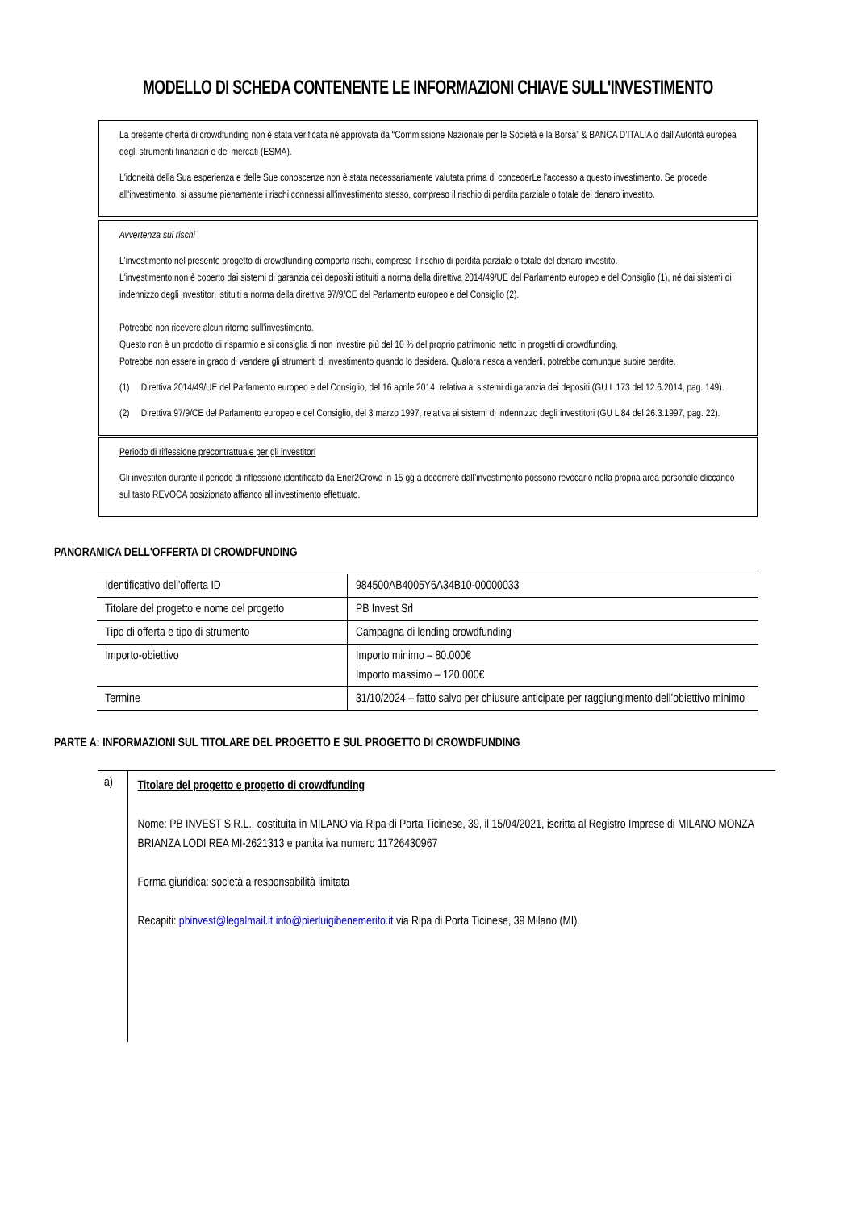MODELLO DI SCHEDA CONTENENTE LE INFORMAZIONI CHIAVE SULL'INVESTIMENTO
La presente offerta di crowdfunding non è stata verificata né approvata da “Commissione Nazionale per le Società e la Borsa” & BANCA D’ITALIA o dall'Autorità europea degli strumenti finanziari e dei mercati (ESMA).
L'idoneità della Sua esperienza e delle Sue conoscenze non è stata necessariamente valutata prima di concederLe l'accesso a questo investimento. Se procede all'investimento, si assume pienamente i rischi connessi all'investimento stesso, compreso il rischio di perdita parziale o totale del denaro investito.
Avvertenza sui rischi
L'investimento nel presente progetto di crowdfunding comporta rischi, compreso il rischio di perdita parziale o totale del denaro investito.
L'investimento non è coperto dai sistemi di garanzia dei depositi istituiti a norma della direttiva 2014/49/UE del Parlamento europeo e del Consiglio (1), né dai sistemi di indennizzo degli investitori istituiti a norma della direttiva 97/9/CE del Parlamento europeo e del Consiglio (2).
Potrebbe non ricevere alcun ritorno sull'investimento.
Questo non è un prodotto di risparmio e si consiglia di non investire più del 10 % del proprio patrimonio netto in progetti di crowdfunding.
Potrebbe non essere in grado di vendere gli strumenti di investimento quando lo desidera. Qualora riesca a venderli, potrebbe comunque subire perdite.
(1) Direttiva 2014/49/UE del Parlamento europeo e del Consiglio, del 16 aprile 2014, relativa ai sistemi di garanzia dei depositi (GU L 173 del 12.6.2014, pag. 149).
(2) Direttiva 97/9/CE del Parlamento europeo e del Consiglio, del 3 marzo 1997, relativa ai sistemi di indennizzo degli investitori (GU L 84 del 26.3.1997, pag. 22).
Periodo di riflessione precontrattuale per gli investitori
Gli investitori durante il periodo di riflessione identificato da Ener2Crowd in 15 gg a decorrere dall’investimento possono revocarlo nella propria area personale cliccando sul tasto REVOCA posizionato affianco all’investimento effettuato.
PANORAMICA DELL'OFFERTA DI CROWDFUNDING
| Identificativo dell'offerta ID | 984500AB4005Y6A34B10-00000033 |
| Titolare del progetto e nome del progetto | PB Invest Srl |
| Tipo di offerta e tipo di strumento | Campagna di lending crowdfunding |
| Importo-obiettivo | Importo minimo – 80.000€ Importo massimo – 120.000€ |
| Termine | 31/10/2024 – fatto salvo per chiusure anticipate per raggiungimento dell’obiettivo minimo |
PARTE A: INFORMAZIONI SUL TITOLARE DEL PROGETTO E SUL PROGETTO DI CROWDFUNDING
a)
Titolare del progetto e progetto di crowdfunding
Nome: PB INVEST S.R.L., costituita in MILANO via Ripa di Porta Ticinese, 39, il 15/04/2021, iscritta al Registro Imprese di MILANO MONZA BRIANZA LODI REA MI-2621313 e partita iva numero 11726430967
Forma giuridica: società a responsabilità limitata
Recapiti: pbinvest@legalmail.it info@pierluigibenemerito.it via Ripa di Porta Ticinese, 39 Milano (MI)